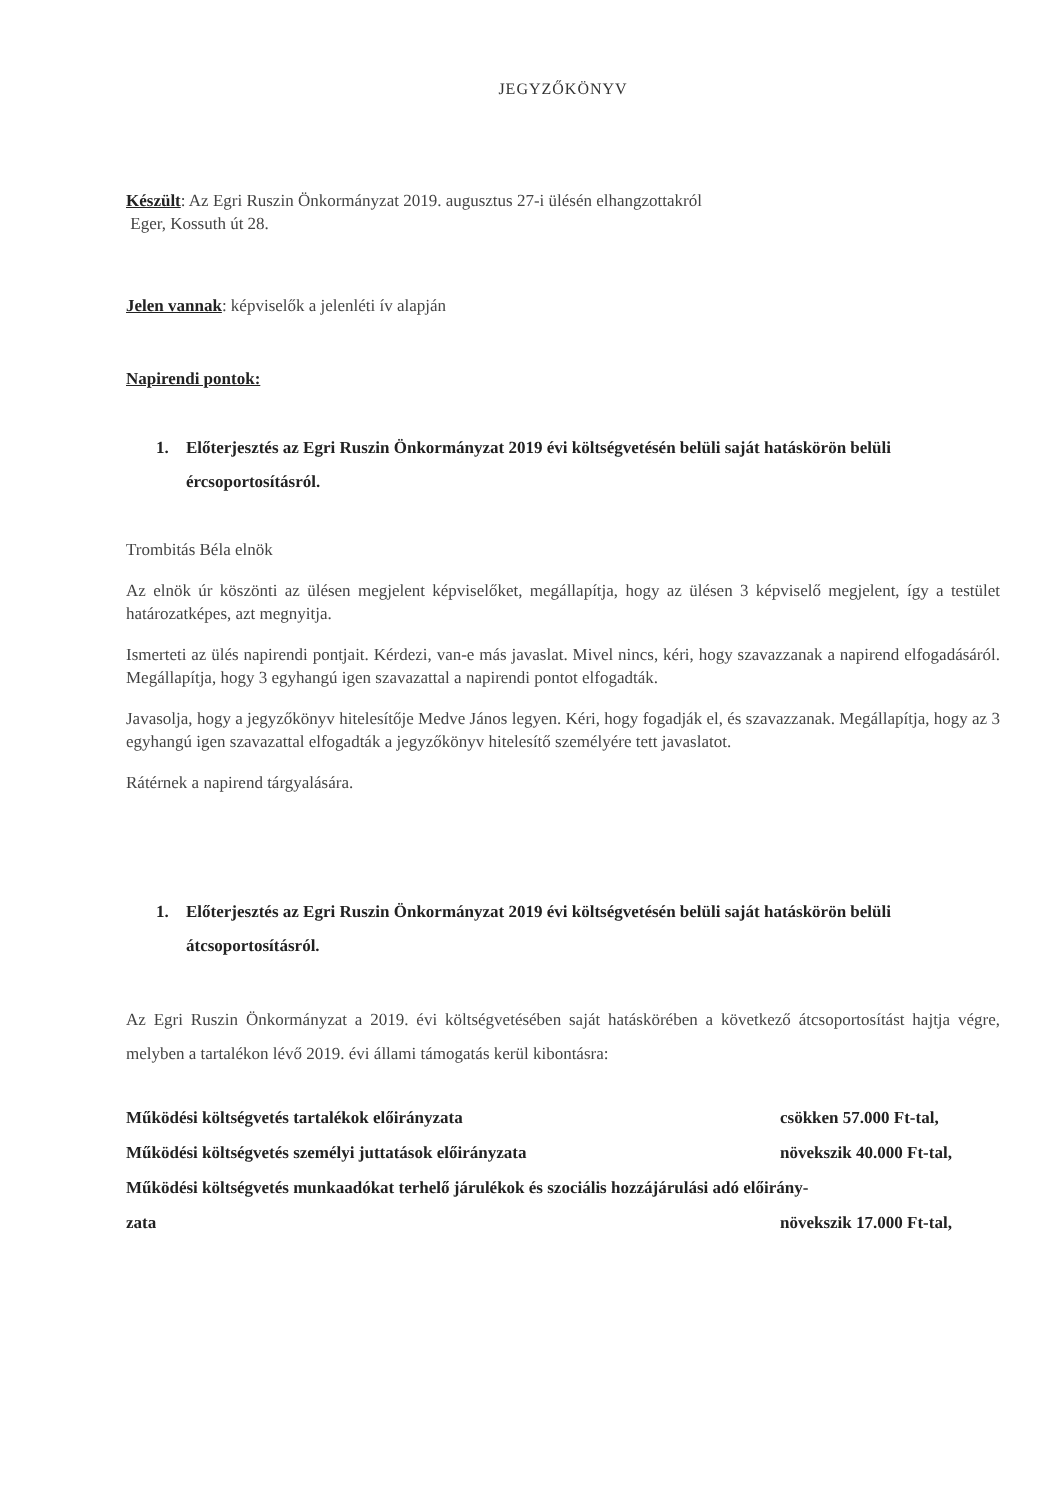JEGYZŐKÖNYV
Készült: Az Egri Ruszin Önkormányzat 2019. augusztus 27-i ülésén elhangzottakról
Eger, Kossuth út 28.
Jelen vannak: képviselők a jelenléti ív alapján
Napirendi pontok:
1. Előterjesztés az Egri Ruszin Önkormányzat 2019 évi költségvetésén belüli saját hatáskörön belüli ércsoportosításról.
Trombitás Béla elnök
Az elnök úr köszönti az ülésen megjelent képviselőket, megállapítja, hogy az ülésen 3 képviselő megjelent, így a testület határozatképes, azt megnyitja.
Ismerteti az ülés napirendi pontjait. Kérdezi, van-e más javaslat. Mivel nincs, kéri, hogy szavazzanak a napirend elfogadásáról. Megállapítja, hogy 3 egyhangú igen szavazattal a napirendi pontot elfogadták.
Javasolja, hogy a jegyzőkönyv hitelesítője Medve János legyen. Kéri, hogy fogadják el, és szavazzanak. Megállapítja, hogy az 3 egyhangú igen szavazattal elfogadták a jegyzőkönyv hitelesítő személyére tett javaslatot.
Rátérnek a napirend tárgyalására.
1. Előterjesztés az Egri Ruszin Önkormányzat 2019 évi költségvetésén belüli saját hatáskörön belüli átcsoportosításról.
Az Egri Ruszin Önkormányzat a 2019. évi költségvetésében saját hatáskörében a következő átcsoportosítást hajtja végre, melyben a tartalékon lévő 2019. évi állami támogatás kerül kibontásra:
Működési költségvetés tartalékok előirányzata csökken 57.000 Ft-tal,
Működési költségvetés személyi juttatások előirányzata növekszik 40.000 Ft-tal,
Működési költségvetés munkaadókat terhelő járulékok és szociális hozzájárulási adó előirány-
zata növekszik 17.000 Ft-tal,